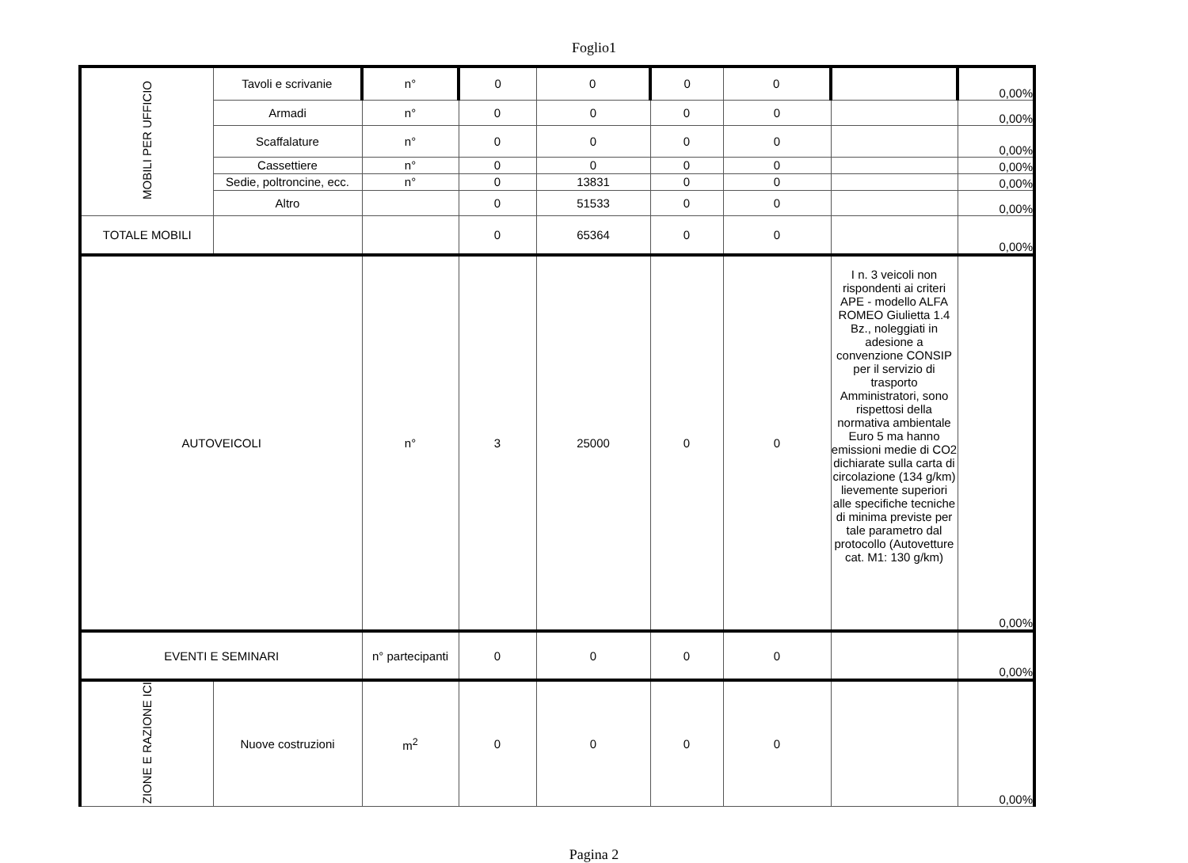Foglio1
| MOBILI PER UFFICIO | Tavoli e scrivanie | n° | 0 | 0 | 0 | 0 | | 0,00% |
| | Armadi | n° | 0 | 0 | 0 | 0 | | 0,00% |
| | Scaffalature | n° | 0 | 0 | 0 | 0 | | 0,00% |
| | Cassettiere | n° | 0 | 0 | 0 | 0 | | 0,00% |
| | Sedie, poltroncine, ecc. | n° | 0 | 13831 | 0 | 0 | | 0,00% |
| | Altro | | 0 | 51533 | 0 | 0 | | 0,00% |
| TOTALE MOBILI | | | 0 | 65364 | 0 | 0 | | 0,00% |
| AUTOVEICOLI | | n° | 3 | 25000 | 0 | 0 | I n. 3 veicoli non rispondenti ai criteri APE - modello ALFA ROMEO Giulietta 1.4 Bz., noleggiati in adesione a convenzione CONSIP per il servizio di trasporto Amministratori, sono rispettosi della normativa ambientale Euro 5 ma hanno emissioni medie di CO2 dichiarate sulla carta di circolazione (134 g/km) lievemente superiori alle specifiche tecniche di minima previste per tale parametro dal protocollo (Autovetture cat. M1: 130 g/km) | 0,00% |
| EVENTI E SEMINARI | | n° partecipanti | 0 | 0 | 0 | 0 | | 0,00% |
| ZIONE E RAZIONE ICI | Nuove costruzioni | m<sup>2</sup> | 0 | 0 | 0 | 0 | | 0,00% |
Pagina 2